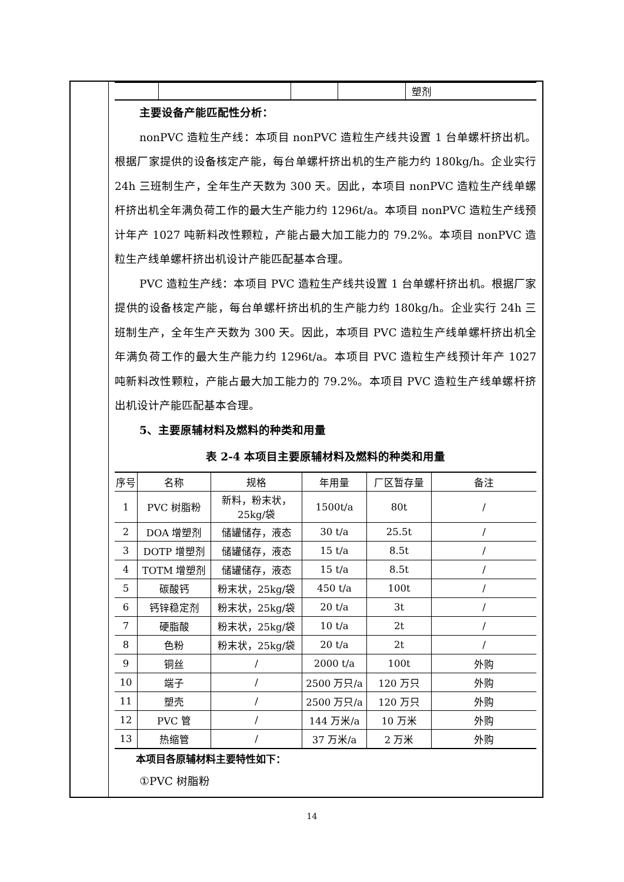| | | | | 塑剂 |
主要设备产能匹配性分析：
nonPVC 造粒生产线：本项目 nonPVC 造粒生产线共设置 1 台单螺杆挤出机。根据厂家提供的设备核定产能，每台单螺杆挤出机的生产能力约 180kg/h。企业实行 24h 三班制生产，全年生产天数为 300 天。因此，本项目 nonPVC 造粒生产线单螺杆挤出机全年满负荷工作的最大生产能力约 1296t/a。本项目 nonPVC 造粒生产线预计年产 1027 吨新料改性颗粒，产能占最大加工能力的 79.2%。本项目 nonPVC 造粒生产线单螺杆挤出机设计产能匹配基本合理。
PVC 造粒生产线：本项目 PVC 造粒生产线共设置 1 台单螺杆挤出机。根据厂家提供的设备核定产能，每台单螺杆挤出机的生产能力约 180kg/h。企业实行 24h 三班制生产，全年生产天数为 300 天。因此，本项目 PVC 造粒生产线单螺杆挤出机全年满负荷工作的最大生产能力约 1296t/a。本项目 PVC 造粒生产线预计年产 1027 吨新料改性颗粒，产能占最大加工能力的 79.2%。本项目 PVC 造粒生产线单螺杆挤出机设计产能匹配基本合理。
5、主要原辅材料及燃料的种类和用量
表 2-4 本项目主要原辅材料及燃料的种类和用量
| 序号 | 名称 | 规格 | 年用量 | 厂区暂存量 | 备注 |
| --- | --- | --- | --- | --- | --- |
| 1 | PVC 树脂粉 | 新料，粉末状，25kg/袋 | 1500t/a | 80t | / |
| 2 | DOA 增塑剂 | 储罐储存，液态 | 30 t/a | 25.5t | / |
| 3 | DOTP 增塑剂 | 储罐储存，液态 | 15 t/a | 8.5t | / |
| 4 | TOTM 增塑剂 | 储罐储存，液态 | 15 t/a | 8.5t | / |
| 5 | 碳酸钙 | 粉末状，25kg/袋 | 450 t/a | 100t | / |
| 6 | 钙锌稳定剂 | 粉末状，25kg/袋 | 20 t/a | 3t | / |
| 7 | 硬脂酸 | 粉末状，25kg/袋 | 10 t/a | 2t | / |
| 8 | 色粉 | 粉末状，25kg/袋 | 20 t/a | 2t | / |
| 9 | 铜丝 | / | 2000 t/a | 100t | 外购 |
| 10 | 端子 | / | 2500 万只/a | 120 万只 | 外购 |
| 11 | 塑壳 | / | 2500 万只/a | 120 万只 | 外购 |
| 12 | PVC 管 | / | 144 万米/a | 10 万米 | 外购 |
| 13 | 热缩管 | / | 37 万米/a | 2 万米 | 外购 |
本项目各原辅材料主要特性如下：
①PVC 树脂粉
14